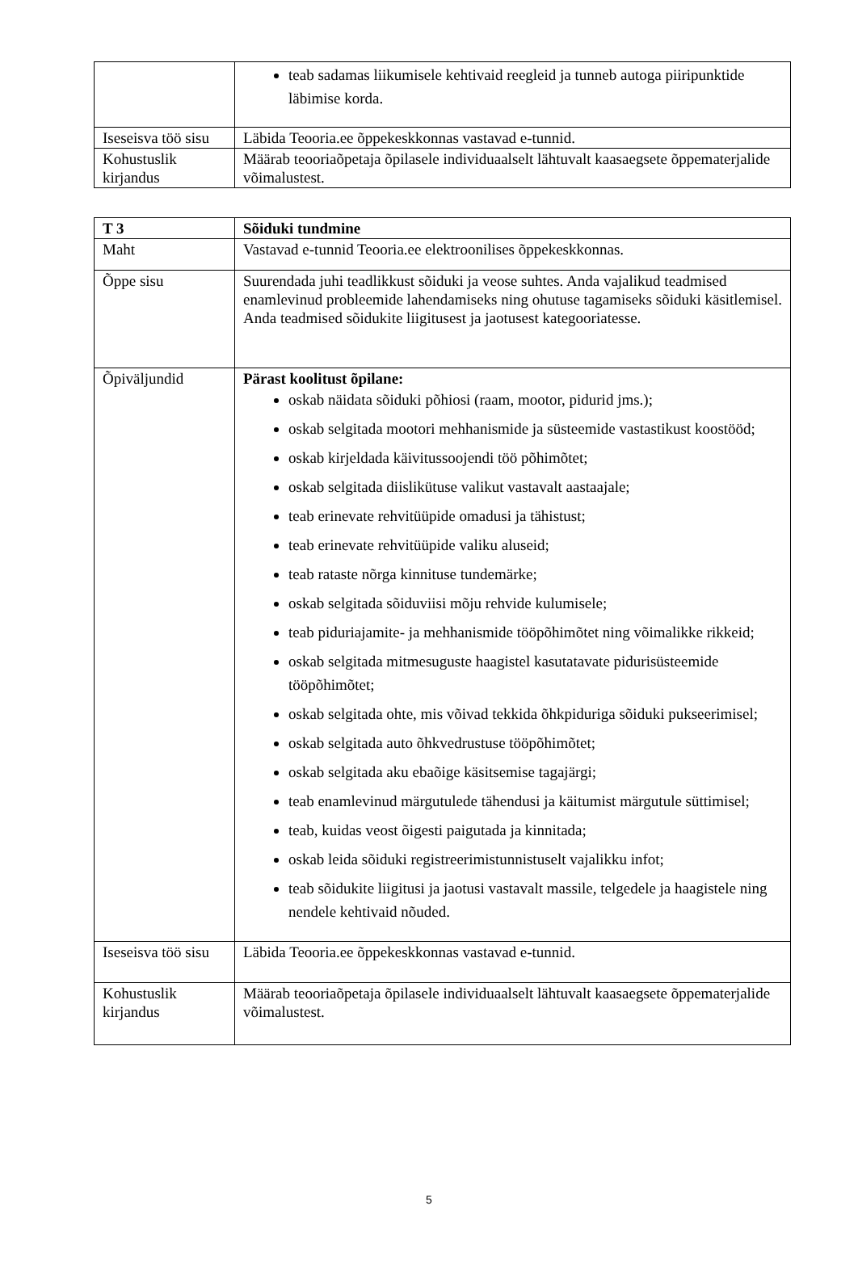| | teab sadamas liikumisele kehtivaid reegleid ja tunneb autoga piiripunktide läbimise korda. |
| Iseseisva töö sisu | Läbida Teooria.ee õppekeskkonnas vastavad e-tunnid. |
| Kohustuslik kirjandus | Määrab teooriaõpetaja õpilasele individuaalselt lähtuvalt kaasaegsete õppematerjalide võimalustest. |
| T 3 | Sõiduki tundmine |
| Maht | Vastavad e-tunnid Teooria.ee elektroonilises õppekeskkonnas. |
| Õppe sisu | Suurendada juhi teadlikkust sõiduki ja veose suhtes. Anda vajalikud teadmised enamlevinud probleemide lahendamiseks ning ohutuse tagamiseks sõiduki käsitlemisel. Anda teadmised sõidukite liigitusest ja jaotusest kategooriatesse. |
| Õpiväljundid | Pärast koolitust õpilane: oskab näidata sõiduki põhiosi (raam, mootor, pidurid jms.); oskab selgitada mootori mehhanismide ja süsteemide vastastikust koostööd; oskab kirjeldada käivitussoojendi töö põhimõtet; oskab selgitada diislikütuse valikut vastavalt aastaajale; teab erinevate rehvitüüpide omadusi ja tähistust; teab erinevate rehvitüüpide valiku aluseid; teab rataste nõrga kinnituse tundemärke; oskab selgitada sõiduviisi mõju rehvide kulumisele; teab piduriajamite- ja mehhanismide tööpõhimõtet ning võimalikke rikkeid; oskab selgitada mitmesuguste haagistel kasutatavate pidurisüsteemide tööpõhimõtet; oskab selgitada ohte, mis võivad tekkida õhkpiduriga sõiduki pukseerimisel; oskab selgitada auto õhkvedrustuse tööpõhimõtet; oskab selgitada aku ebaõige käsitsemise tagajärgi; teab enamlevinud märgutulede tähendusi ja käitumist märgutule süttimisel; teab, kuidas veost õigesti paigutada ja kinnitada; oskab leida sõiduki registreerimistunnistuselt vajalikku infot; teab sõidukite liigitusi ja jaotusi vastavalt massile, telgedele ja haagistele ning nendele kehtivaid nõuded. |
| Iseseisva töö sisu | Läbida Teooria.ee õppekeskkonnas vastavad e-tunnid. |
| Kohustuslik kirjandus | Määrab teooriaõpetaja õpilasele individuaalselt lähtuvalt kaasaegsete õppematerjalide võimalustest. |
5